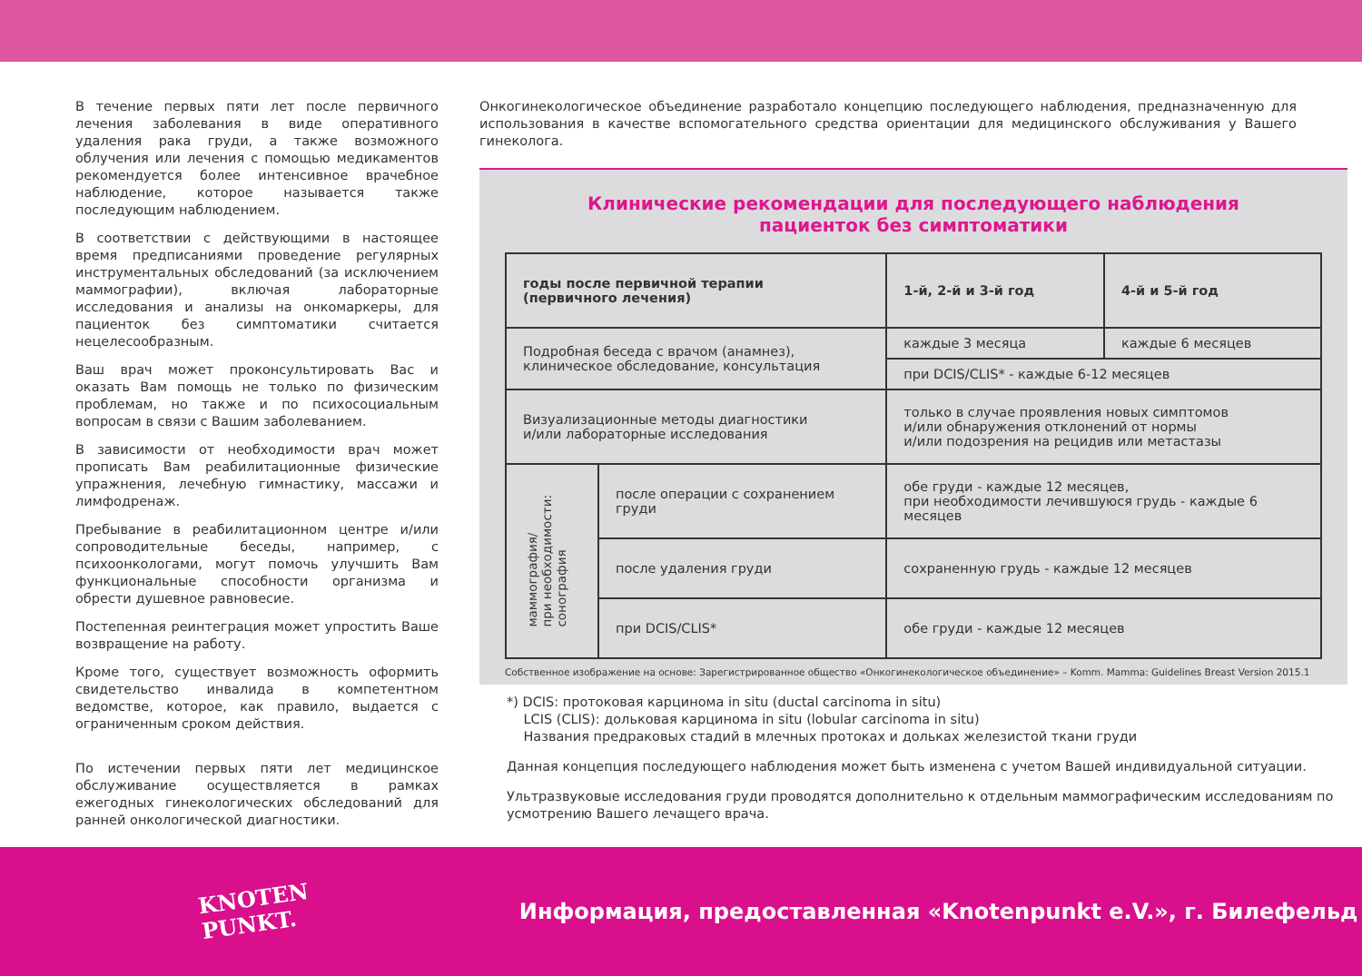В течение первых пяти лет после первичного лечения заболевания в виде оперативного удаления рака груди, а также возможного облучения или лечения с помощью медикаментов рекомендуется более интенсивное врачебное наблюдение, которое называется также последующим наблюдением.
В соответствии с действующими в настоящее время предписаниями проведение регулярных инструментальных обследований (за исключением маммографии), включая лабораторные исследования и анализы на онкомаркеры, для пациенток без симптоматики считается нецелесообразным.
Ваш врач может проконсультировать Вас и оказать Вам помощь не только по физическим проблемам, но также и по психосоциальным вопросам в связи с Вашим заболеванием.
В зависимости от необходимости врач может прописать Вам реабилитационные физические упражнения, лечебную гимнастику, массажи и лимфодренаж.
Пребывание в реабилитационном центре и/или сопроводительные беседы, например, с психоонкологами, могут помочь улучшить Вам функциональные способности организма и обрести душевное равновесие.
Постепенная реинтеграция может упростить Ваше возвращение на работу.
Кроме того, существует возможность оформить свидетельство инвалида в компетентном ведомстве, которое, как правило, выдается с ограниченным сроком действия.
По истечении первых пяти лет медицинское обслуживание осуществляется в рамках ежегодных гинекологических обследований для ранней онкологической диагностики.
Онкогинекологическое объединение разработало концепцию последующего наблюдения, предназначенную для использования в качестве вспомогательного средства ориентации для медицинского обслуживания у Вашего гинеколога.
Клинические рекомендации для последующего наблюдения
пациенток без симптоматики
| годы после первичной терапии (первичного лечения) | | 1-й, 2-й и 3-й год | 4-й и 5-й год |
| --- | --- | --- | --- |
| Подробная беседа с врачом (анамнез), клиническое обследование, консультация | | каждые 3 месяца | каждые 6 месяцев |
| | | при DCIS/CLIS* - каждые 6-12 месяцев | |
| Визуализационные методы диагностики и/или лабораторные исследования | | только в случае проявления новых симптомов и/или обнаружения отклонений от нормы и/или подозрения на рецидив или метастазы | |
| маммография/ при необходимости: сонография | после операции с сохранением груди | обе груди - каждые 12 месяцев, при необходимости лечившуюся грудь - каждые 6 месяцев | |
| | после удаления груди | сохраненную грудь - каждые 12 месяцев | |
| | при DCIS/CLIS* | обе груди - каждые 12 месяцев | |
Собственное изображение на основе: Зарегистрированное общество «Онкогинекологическое объединение» – Komm. Mamma: Guidelines Breast Version 2015.1
*) DCIS: протоковая карцинома in situ (ductal carcinoma in situ)
LCIS (CLIS): дольковая карцинома in situ (lobular carcinoma in situ)
Названия предраковых стадий в млечных протоках и дольках железистой ткани груди
Данная концепция последующего наблюдения может быть изменена с учетом Вашей индивидуальной ситуации.
Ультразвуковые исследования груди проводятся дополнительно к отдельным маммографическим исследованиям по усмотрению Вашего лечащего врача.
KNOTEN
PUNKT.
Информация, предоставленная «Knotenpunkt e.V.», г. Билефельд